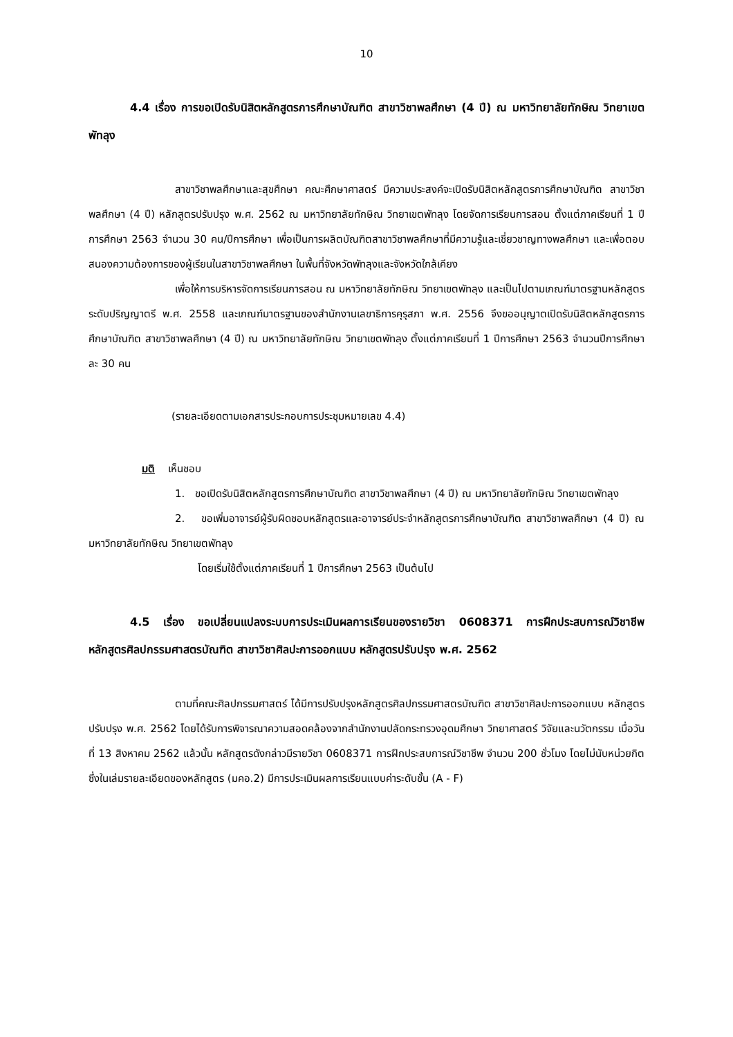10
4.4 เรื่อง การขอเปิดรับนิสิตหลักสูตรการศึกษาบัณฑิต สาขาวิชาพลศึกษา (4 ปี) ณ มหาวิทยาลัยทักษิณ วิทยาเขตพัทลุง
สาขาวิชาพลศึกษาและสุขศึกษา คณะศึกษาศาสตร์ มีความประสงค์จะเปิดรับนิสิตหลักสูตรการศึกษาบัณฑิต สาขาวิชาพลศึกษา (4 ปี) หลักสูตรปรับปรุง พ.ศ. 2562 ณ มหาวิทยาลัยทักษิณ วิทยาเขตพัทลุง โดยจัดการเรียนการสอน ตั้งแต่ภาคเรียนที่ 1 ปีการศึกษา 2563 จำนวน 30 คน/ปีการศึกษา เพื่อเป็นการผลิตบัณฑิตสาขาวิชาพลศึกษาที่มีความรู้และเชี่ยวชาญทางพลศึกษา และเพื่อตอบสนองความต้องการของผู้เรียนในสาขาวิชาพลศึกษา ในพื้นที่จังหวัดพัทลุงและจังหวัดใกล้เคียง
เพื่อให้การบริหารจัดการเรียนการสอน ณ มหาวิทยาลัยทักษิณ วิทยาเขตพัทลุง และเป็นไปตามเกณฑ์มาตรฐานหลักสูตรระดับปริญญาตรี พ.ศ. 2558 และเกณฑ์มาตรฐานของสำนักงานเลขาธิการคุรุสภา พ.ศ. 2556 จึงขออนุญาตเปิดรับนิสิตหลักสูตรการศึกษาบัณฑิต สาขาวิชาพลศึกษา (4 ปี) ณ มหาวิทยาลัยทักษิณ วิทยาเขตพัทลุง ตั้งแต่ภาคเรียนที่ 1 ปีการศึกษา 2563 จำนวนปีการศึกษาละ 30 คน
(รายละเอียดตามเอกสารประกอบการประชุมหมายเลข 4.4)
มติ เห็นชอบ
1. ขอเปิดรับนิสิตหลักสูตรการศึกษาบัณฑิต สาขาวิชาพลศึกษา (4 ปี) ณ มหาวิทยาลัยทักษิณ วิทยาเขตพัทลุง
2. ขอเพิ่มอาจารย์ผู้รับผิดชอบหลักสูตรและอาจารย์ประจำหลักสูตรการศึกษาบัณฑิต สาขาวิชาพลศึกษา (4 ปี) ณ มหาวิทยาลัยทักษิณ วิทยาเขตพัทลุง
โดยเริ่มใช้ตั้งแต่ภาคเรียนที่ 1 ปีการศึกษา 2563 เป็นต้นไป
4.5 เรื่อง ขอเปลี่ยนแปลงระบบการประเมินผลการเรียนของรายวิชา 0608371 การฝึกประสบการณ์วิชาชีพ หลักสูตรศิลปกรรมศาสตรบัณฑิต สาขาวิชาศิลปะการออกแบบ หลักสูตรปรับปรุง พ.ศ. 2562
ตามที่คณะศิลปกรรมศาสตร์ ได้มีการปรับปรุงหลักสูตรศิลปกรรมศาสตรบัณฑิต สาขาวิชาศิลปะการออกแบบ หลักสูตรปรับปรุง พ.ศ. 2562 โดยได้รับการพิจารณาความสอดคล้องจากสำนักงานปลัดกระทรวงอุดมศึกษา วิทยาศาสตร์ วิจัยและนวัตกรรม เมื่อวันที่ 13 สิงหาคม 2562 แล้วนั้น หลักสูตรดังกล่าวมีรายวิชา 0608371 การฝึกประสบการณ์วิชาชีพ จำนวน 200 ชั่วโมง โดยไม่นับหน่วยกิต ซึ่งในเล่มรายละเอียดของหลักสูตร (มคอ.2) มีการประเมินผลการเรียนแบบค่าระดับขั้น (A - F)